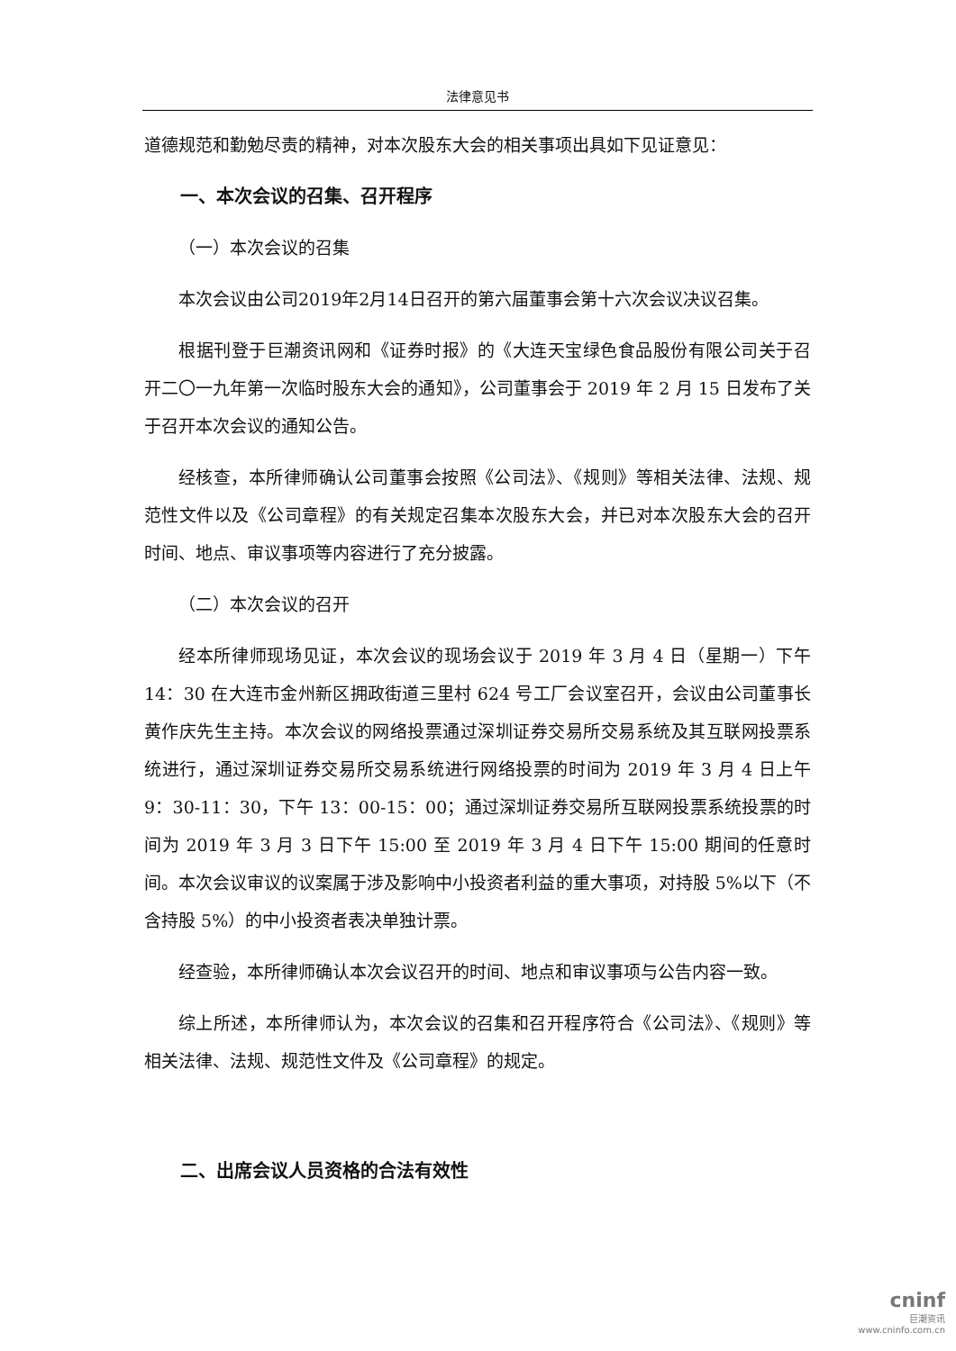法律意见书
道德规范和勤勉尽责的精神，对本次股东大会的相关事项出具如下见证意见：
一、本次会议的召集、召开程序
（一）本次会议的召集
本次会议由公司2019年2月14日召开的第六届董事会第十六次会议决议召集。
根据刊登于巨潮资讯网和《证券时报》的《大连天宝绿色食品股份有限公司关于召开二〇一九年第一次临时股东大会的通知》，公司董事会于 2019 年 2 月 15 日发布了关于召开本次会议的通知公告。
经核查，本所律师确认公司董事会按照《公司法》、《规则》等相关法律、法规、规范性文件以及《公司章程》的有关规定召集本次股东大会，并已对本次股东大会的召开时间、地点、审议事项等内容进行了充分披露。
（二）本次会议的召开
经本所律师现场见证，本次会议的现场会议于 2019 年 3 月 4 日（星期一）下午 14：30 在大连市金州新区拥政街道三里村 624 号工厂会议室召开，会议由公司董事长黄作庆先生主持。本次会议的网络投票通过深圳证券交易所交易系统及其互联网投票系统进行，通过深圳证券交易所交易系统进行网络投票的时间为 2019 年 3 月 4 日上午 9：30-11：30，下午 13：00-15：00；通过深圳证券交易所互联网投票系统投票的时间为 2019 年 3 月 3 日下午 15:00 至 2019 年 3 月 4 日下午 15:00 期间的任意时间。本次会议审议的议案属于涉及影响中小投资者利益的重大事项，对持股 5%以下（不含持股 5%）的中小投资者表决单独计票。
经查验，本所律师确认本次会议召开的时间、地点和审议事项与公告内容一致。
综上所述，本所律师认为，本次会议的召集和召开程序符合《公司法》、《规则》等相关法律、法规、规范性文件及《公司章程》的规定。
二、出席会议人员资格的合法有效性
cninf
巨潮资讯
www.cninfo.com.cn